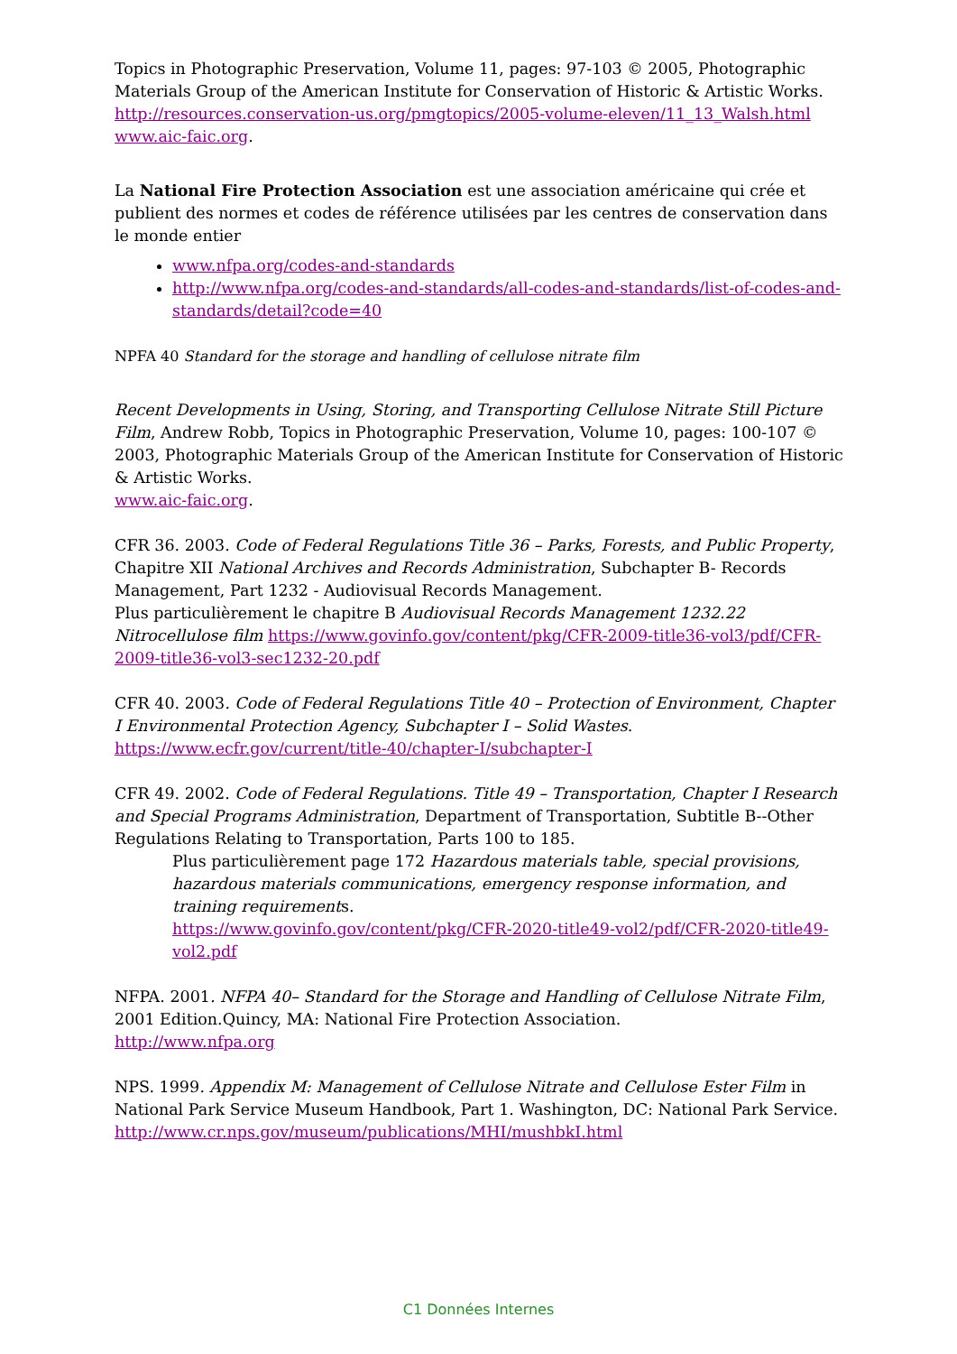Topics in Photographic Preservation, Volume 11, pages: 97-103 © 2005, Photographic Materials Group of the American Institute for Conservation of Historic & Artistic Works.
http://resources.conservation-us.org/pmgtopics/2005-volume-eleven/11_13_Walsh.html
www.aic-faic.org.
La National Fire Protection Association est une association américaine qui crée et publient des normes et codes de référence utilisées par les centres de conservation dans le monde entier
www.nfpa.org/codes-and-standards
http://www.nfpa.org/codes-and-standards/all-codes-and-standards/list-of-codes-and-standards/detail?code=40
NPFA 40 Standard for the storage and handling of cellulose nitrate film
Recent Developments in Using, Storing, and Transporting Cellulose Nitrate Still Picture Film, Andrew Robb, Topics in Photographic Preservation, Volume 10, pages: 100-107 © 2003, Photographic Materials Group of the American Institute for Conservation of Historic & Artistic Works.
www.aic-faic.org.
CFR 36. 2003. Code of Federal Regulations Title 36 – Parks, Forests, and Public Property, Chapitre XII National Archives and Records Administration, Subchapter B- Records Management, Part 1232 - Audiovisual Records Management.
Plus particulièrement le chapitre B Audiovisual Records Management 1232.22 Nitrocellulose film https://www.govinfo.gov/content/pkg/CFR-2009-title36-vol3/pdf/CFR-2009-title36-vol3-sec1232-20.pdf
CFR 40. 2003. Code of Federal Regulations Title 40 – Protection of Environment, Chapter I Environmental Protection Agency, Subchapter I – Solid Wastes.
https://www.ecfr.gov/current/title-40/chapter-I/subchapter-I
CFR 49. 2002. Code of Federal Regulations. Title 49 – Transportation, Chapter I Research and Special Programs Administration, Department of Transportation, Subtitle B--Other Regulations Relating to Transportation, Parts 100 to 185.
Plus particulièrement page 172 Hazardous materials table, special provisions, hazardous materials communications, emergency response information, and training requirements.
https://www.govinfo.gov/content/pkg/CFR-2020-title49-vol2/pdf/CFR-2020-title49-vol2.pdf
NFPA. 2001. NFPA 40– Standard for the Storage and Handling of Cellulose Nitrate Film, 2001 Edition.Quincy, MA: National Fire Protection Association.
http://www.nfpa.org
NPS. 1999. Appendix M: Management of Cellulose Nitrate and Cellulose Ester Film in National Park Service Museum Handbook, Part 1. Washington, DC: National Park Service.
http://www.cr.nps.gov/museum/publications/MHI/mushbkI.html
C1 Données Internes